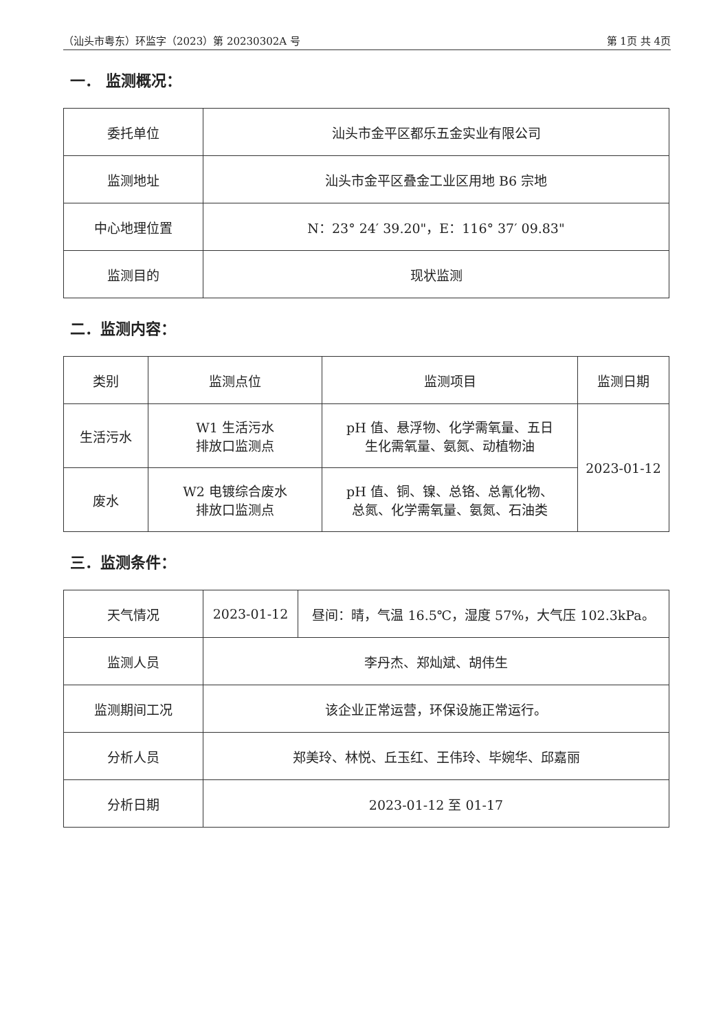（汕头市粤东）环监字（2023）第 20230302A 号 第 1页 共 4页
一． 监测概况：
| 委托单位 | 汕头市金平区都乐五金实业有限公司 |
| 监测地址 | 汕头市金平区叠金工业区用地 B6 宗地 |
| 中心地理位置 | N：23° 24′ 39.20"，E：116° 37′ 09.83" |
| 监测目的 | 现状监测 |
二．监测内容：
| 类别 | 监测点位 | 监测项目 | 监测日期 |
| 生活污水 | W1 生活污水 排放口监测点 | pH 值、悬浮物、化学需氧量、五日 生化需氧量、氨氮、动植物油 | 2023-01-12 |
| 废水 | W2 电镀综合废水 排放口监测点 | pH 值、铜、镍、总铬、总氰化物、 总氮、化学需氧量、氨氮、石油类 | |
三．监测条件：
| 天气情况 | 2023-01-12 | 昼间：晴，气温 16.5℃，湿度 57%，大气压 102.3kPa。 |
| 监测人员 | 李丹杰、郑灿斌、胡伟生 | |
| 监测期间工况 | 该企业正常运营，环保设施正常运行。 | |
| 分析人员 | 郑美玲、林悦、丘玉红、王伟玲、毕婉华、邱嘉丽 | |
| 分析日期 | 2023-01-12 至 01-17 | |